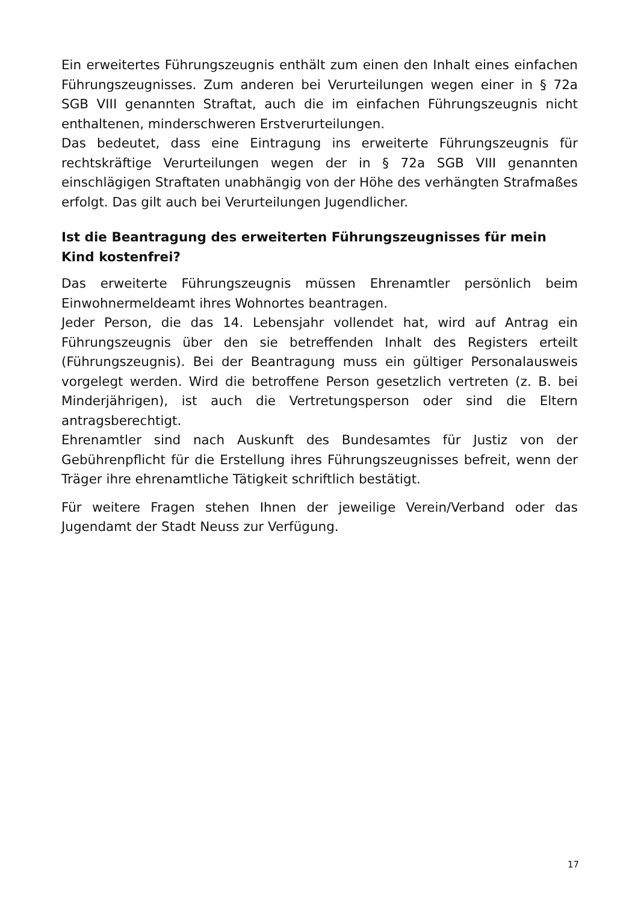Ein erweitertes Führungszeugnis enthält zum einen den Inhalt eines einfachen Führungszeugnisses. Zum anderen bei Verurteilungen wegen einer in § 72a SGB VIII genannten Straftat, auch die im einfachen Führungszeugnis nicht enthaltenen, minderschweren Erstverurteilungen.
Das bedeutet, dass eine Eintragung ins erweiterte Führungszeugnis für rechtskräftige Verurteilungen wegen der in § 72a SGB VIII genannten einschlägigen Straftaten unabhängig von der Höhe des verhängten Strafmaßes erfolgt. Das gilt auch bei Verurteilungen Jugendlicher.
Ist die Beantragung des erweiterten Führungszeugnisses für mein Kind kostenfrei?
Das erweiterte Führungszeugnis müssen Ehrenamtler persönlich beim Einwohnermeldeamt ihres Wohnortes beantragen.
Jeder Person, die das 14. Lebensjahr vollendet hat, wird auf Antrag ein Führungszeugnis über den sie betreffenden Inhalt des Registers erteilt (Führungszeugnis). Bei der Beantragung muss ein gültiger Personalausweis vorgelegt werden. Wird die betroffene Person gesetzlich vertreten (z. B. bei Minderjährigen), ist auch die Vertretungsperson oder sind die Eltern antragsberechtigt.
Ehrenamtler sind nach Auskunft des Bundesamtes für Justiz von der Gebührenpflicht für die Erstellung ihres Führungszeugnisses befreit, wenn der Träger ihre ehrenamtliche Tätigkeit schriftlich bestätigt.
Für weitere Fragen stehen Ihnen der jeweilige Verein/Verband oder das Jugendamt der Stadt Neuss zur Verfügung.
17